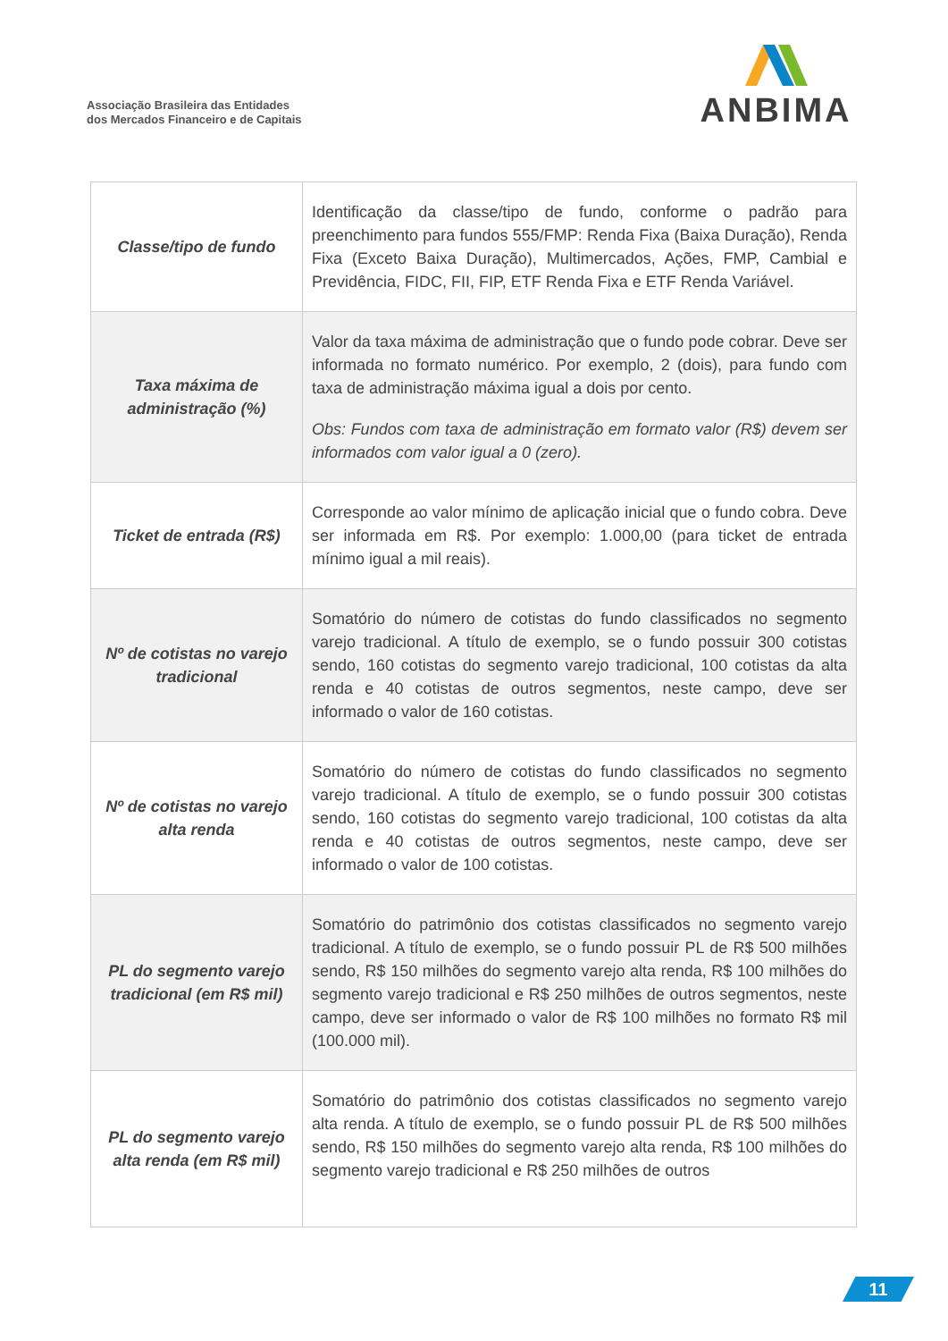Associação Brasileira das Entidades
dos Mercados Financeiro e de Capitais
ANBIMA
| Classe/tipo de fundo | Identificação da classe/tipo de fundo, conforme o padrão para preenchimento para fundos 555/FMP: Renda Fixa (Baixa Duração), Renda Fixa (Exceto Baixa Duração), Multimercados, Ações, FMP, Cambial e Previdência, FIDC, FII, FIP, ETF Renda Fixa e ETF Renda Variável. |
| Taxa máxima de administração (%) | Valor da taxa máxima de administração que o fundo pode cobrar. Deve ser informada no formato numérico. Por exemplo, 2 (dois), para fundo com taxa de administração máxima igual a dois por cento. Obs: Fundos com taxa de administração em formato valor (R$) devem ser informados com valor igual a 0 (zero). |
| Ticket de entrada (R$) | Corresponde ao valor mínimo de aplicação inicial que o fundo cobra. Deve ser informada em R$. Por exemplo: 1.000,00 (para ticket de entrada mínimo igual a mil reais). |
| Nº de cotistas no varejo tradicional | Somatório do número de cotistas do fundo classificados no segmento varejo tradicional. A título de exemplo, se o fundo possuir 300 cotistas sendo, 160 cotistas do segmento varejo tradicional, 100 cotistas da alta renda e 40 cotistas de outros segmentos, neste campo, deve ser informado o valor de 160 cotistas. |
| Nº de cotistas no varejo alta renda | Somatório do número de cotistas do fundo classificados no segmento varejo tradicional. A título de exemplo, se o fundo possuir 300 cotistas sendo, 160 cotistas do segmento varejo tradicional, 100 cotistas da alta renda e 40 cotistas de outros segmentos, neste campo, deve ser informado o valor de 100 cotistas. |
| PL do segmento varejo tradicional (em R$ mil) | Somatório do patrimônio dos cotistas classificados no segmento varejo tradicional. A título de exemplo, se o fundo possuir PL de R$ 500 milhões sendo, R$ 150 milhões do segmento varejo alta renda, R$ 100 milhões do segmento varejo tradicional e R$ 250 milhões de outros segmentos, neste campo, deve ser informado o valor de R$ 100 milhões no formato R$ mil (100.000 mil). |
| PL do segmento varejo alta renda (em R$ mil) | Somatório do patrimônio dos cotistas classificados no segmento varejo alta renda. A título de exemplo, se o fundo possuir PL de R$ 500 milhões sendo, R$ 150 milhões do segmento varejo alta renda, R$ 100 milhões do segmento varejo tradicional e R$ 250 milhões de outros |
11